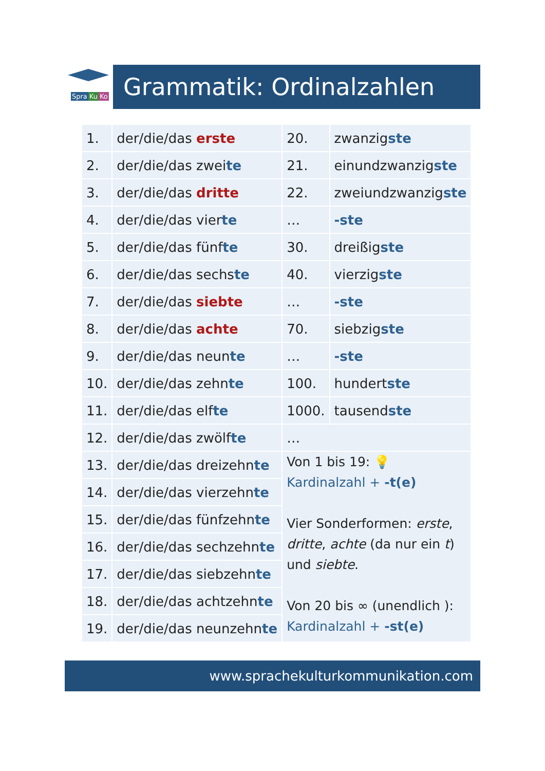Spra Ku Ko Grammatik: Ordinalzahlen
| 1. | der/die/das erste | 20. | zwanzig ste |
| 2. | der/die/das zwei te | 21. | einundzwanzig ste |
| 3. | der/die/das dritte | 22. | zweiundzwanzig ste |
| 4. | der/die/das vier te | … | -ste |
| 5. | der/die/das fünf te | 30. | dreißig ste |
| 6. | der/die/das sechs te | 40. | vierzig ste |
| 7. | der/die/das siebte | … | -ste |
| 8. | der/die/das achte | 70. | siebzig ste |
| 9. | der/die/das neun te | … | -ste |
| 10. | der/die/das zehn te | 100. | hundert ste |
| 11. | der/die/das elf te | 1000. | tausend ste |
| 12. | der/die/das zwölf te | … | |
| 13. | der/die/das dreizehn te | Von 1 bis 19: 💡 Kardinalzahl + -t(e) Vier Sonderformen: erste , dritte , achte (da nur ein t ) und siebte . Von 20 bis ∞ (unendlich ): Kardinalzahl + -st(e) | |
| 14. | der/die/das vierzehn te | | |
| 15. | der/die/das fünfzehn te | | |
| 16. | der/die/das sechzehn te | | |
| 17. | der/die/das siebzehn te | | |
| 18. | der/die/das achtzehn te | | |
| 19. | der/die/das neunzehn te | | |
www.sprachekulturkommunikation.com